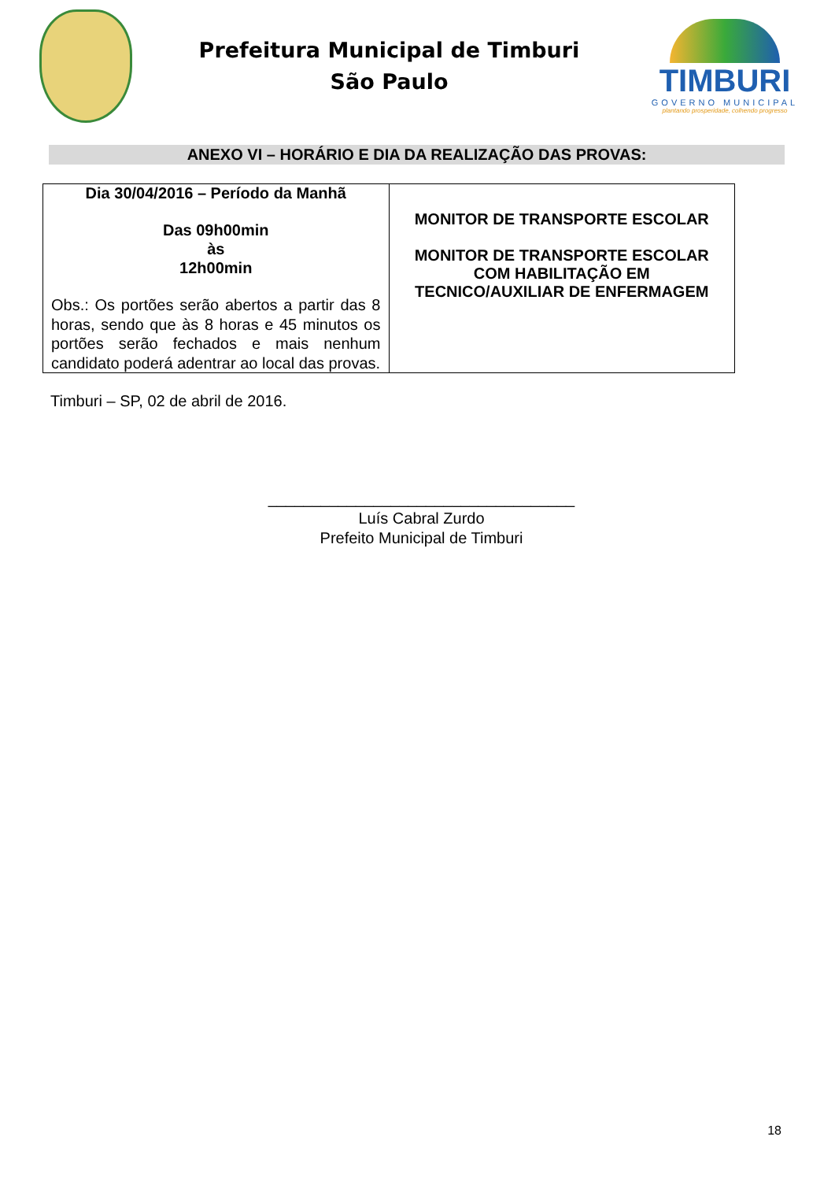Prefeitura Municipal de Timburi
São Paulo
TIMBURI
GOVERNO MUNICIPAL
plantando prosperidade, colhendo progresso
ANEXO VI – HORÁRIO E DIA DA REALIZAÇÃO DAS PROVAS:
| Dia 30/04/2016 – Período da Manhã Das 09h00min às 12h00min Obs.: Os portões serão abertos a partir das 8 horas, sendo que às 8 horas e 45 minutos os portões serão fechados e mais nenhum candidato poderá adentrar ao local das provas. | MONITOR DE TRANSPORTE ESCOLAR MONITOR DE TRANSPORTE ESCOLAR COM HABILITAÇÃO EM TECNICO/AUXILIAR DE ENFERMAGEM |
Timburi – SP, 02 de abril de 2016.
___________________________________
Luís Cabral Zurdo
Prefeito Municipal de Timburi
18